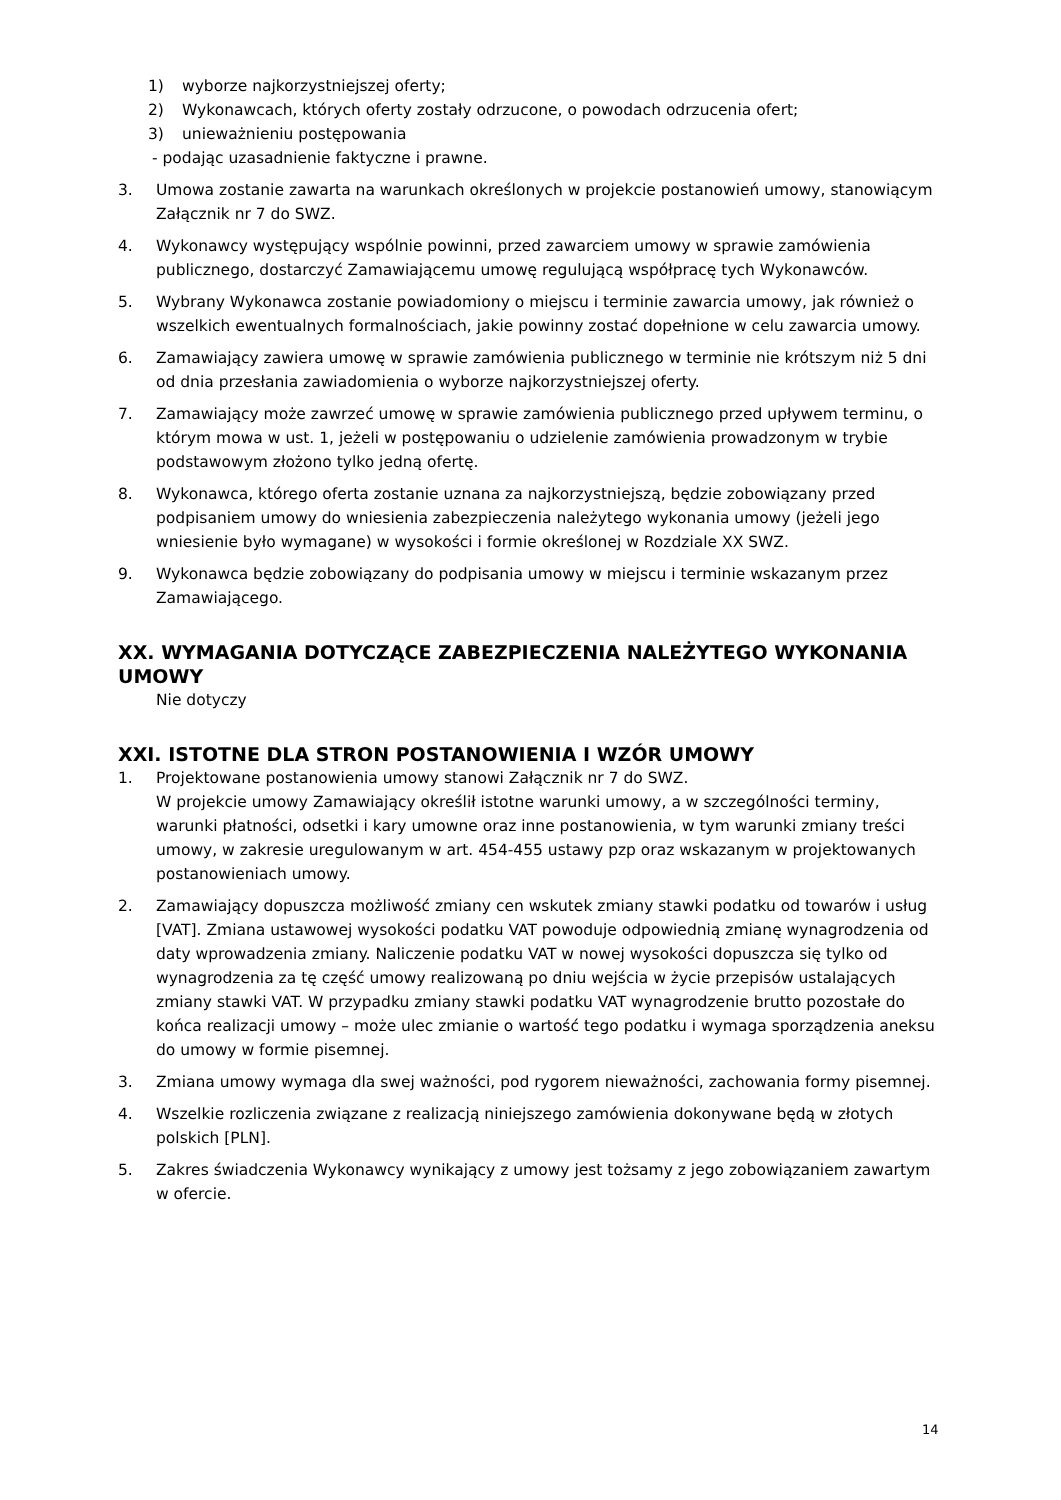1) wyborze najkorzystniejszej oferty;
2) Wykonawcach, których oferty zostały odrzucone, o powodach odrzucenia ofert;
3) unieważnieniu postępowania
- podając uzasadnienie faktyczne i prawne.
3. Umowa zostanie zawarta na warunkach określonych w projekcie postanowień umowy, stanowiącym Załącznik nr 7 do SWZ.
4. Wykonawcy występujący wspólnie powinni, przed zawarciem umowy w sprawie zamówienia publicznego, dostarczyć Zamawiającemu umowę regulującą współpracę tych Wykonawców.
5. Wybrany Wykonawca zostanie powiadomiony o miejscu i terminie zawarcia umowy, jak również o wszelkich ewentualnych formalnościach, jakie powinny zostać dopełnione w celu zawarcia umowy.
6. Zamawiający zawiera umowę w sprawie zamówienia publicznego w terminie nie krótszym niż 5 dni od dnia przesłania zawiadomienia o wyborze najkorzystniejszej oferty.
7. Zamawiający może zawrzeć umowę w sprawie zamówienia publicznego przed upływem terminu, o którym mowa w ust. 1, jeżeli w postępowaniu o udzielenie zamówienia prowadzonym w trybie podstawowym złożono tylko jedną ofertę.
8. Wykonawca, którego oferta zostanie uznana za najkorzystniejszą, będzie zobowiązany przed podpisaniem umowy do wniesienia zabezpieczenia należytego wykonania umowy (jeżeli jego wniesienie było wymagane) w wysokości i formie określonej w Rozdziale XX SWZ.
9. Wykonawca będzie zobowiązany do podpisania umowy w miejscu i terminie wskazanym przez Zamawiającego.
XX. WYMAGANIA DOTYCZĄCE ZABEZPIECZENIA NALEŻYTEGO WYKONANIA UMOWY
Nie dotyczy
XXI. ISTOTNE DLA STRON POSTANOWIENIA I WZÓR UMOWY
1. Projektowane postanowienia umowy stanowi Załącznik nr 7 do SWZ.
W projekcie umowy Zamawiający określił istotne warunki umowy, a w szczególności terminy, warunki płatności, odsetki i kary umowne oraz inne postanowienia, w tym warunki zmiany treści umowy, w zakresie uregulowanym w art. 454-455 ustawy pzp oraz wskazanym w projektowanych postanowieniach umowy.
2. Zamawiający dopuszcza możliwość zmiany cen wskutek zmiany stawki podatku od towarów i usług [VAT]. Zmiana ustawowej wysokości podatku VAT powoduje odpowiednią zmianę wynagrodzenia od daty wprowadzenia zmiany. Naliczenie podatku VAT w nowej wysokości dopuszcza się tylko od wynagrodzenia za tę część umowy realizowaną po dniu wejścia w życie przepisów ustalających zmiany stawki VAT. W przypadku zmiany stawki podatku VAT wynagrodzenie brutto pozostałe do końca realizacji umowy – może ulec zmianie o wartość tego podatku i wymaga sporządzenia aneksu do umowy w formie pisemnej.
3. Zmiana umowy wymaga dla swej ważności, pod rygorem nieważności, zachowania formy pisemnej.
4. Wszelkie rozliczenia związane z realizacją niniejszego zamówienia dokonywane będą w złotych polskich [PLN].
5. Zakres świadczenia Wykonawcy wynikający z umowy jest tożsamy z jego zobowiązaniem zawartym w ofercie.
14